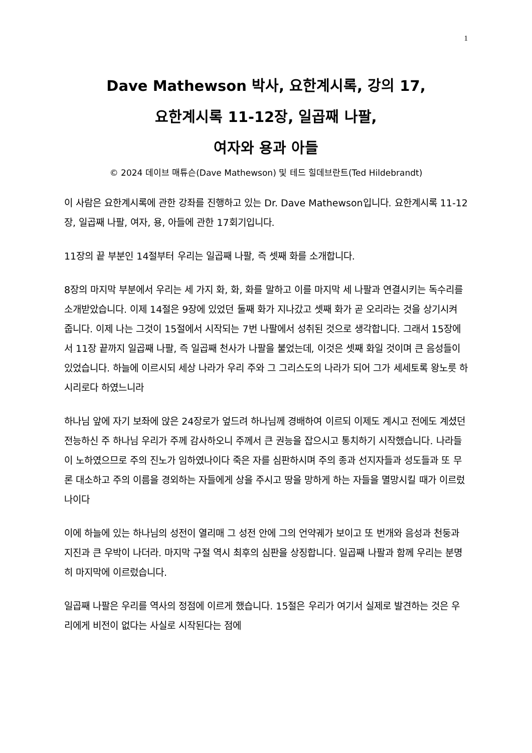1
Dave Mathewson 박사, 요한계시록, 강의 17,
요한계시록 11-12장, 일곱째 나팔,
여자와 용과 아들
© 2024 데이브 매튜슨(Dave Mathewson) 및 테드 힐데브란트(Ted Hildebrandt)
이 사람은 요한계시록에 관한 강좌를 진행하고 있는 Dr. Dave Mathewson입니다. 요한계시록 11-12장, 일곱째 나팔, 여자, 용, 아들에 관한 17회기입니다.
11장의 끝 부분인 14절부터 우리는 일곱째 나팔, 즉 셋째 화를 소개합니다.
8장의 마지막 부분에서 우리는 세 가지 화, 화, 화를 말하고 이를 마지막 세 나팔과 연결시키는 독수리를 소개받았습니다. 이제 14절은 9장에 있었던 둘째 화가 지나갔고 셋째 화가 곧 오리라는 것을 상기시켜 줍니다. 이제 나는 그것이 15절에서 시작되는 7번 나팔에서 성취된 것으로 생각합니다. 그래서 15장에서 11장 끝까지 일곱째 나팔, 즉 일곱째 천사가 나팔을 불었는데, 이것은 셋째 화일 것이며 큰 음성들이 있었습니다. 하늘에 이르시되 세상 나라가 우리 주와 그 그리스도의 나라가 되어 그가 세세토록 왕노릇 하시리로다 하였느니라
하나님 앞에 자기 보좌에 앉은 24장로가 엎드려 하나님께 경배하여 이르되 이제도 계시고 전에도 계셨던 전능하신 주 하나님 우리가 주께 감사하오니 주께서 큰 권능을 잡으시고 통치하기 시작했습니다. 나라들이 노하였으므로 주의 진노가 임하였나이다 죽은 자를 심판하시며 주의 종과 선지자들과 성도들과 또 무론 대소하고 주의 이름을 경외하는 자들에게 상을 주시고 땅을 망하게 하는 자들을 멸망시킬 때가 이르렀나이다
이에 하늘에 있는 하나님의 성전이 열리매 그 성전 안에 그의 언약궤가 보이고 또 번개와 음성과 천둥과 지진과 큰 우박이 나더라. 마지막 구절 역시 최후의 심판을 상징합니다. 일곱째 나팔과 함께 우리는 분명히 마지막에 이르렀습니다.
일곱째 나팔은 우리를 역사의 정점에 이르게 했습니다. 15절은 우리가 여기서 실제로 발견하는 것은 우리에게 비전이 없다는 사실로 시작된다는 점에